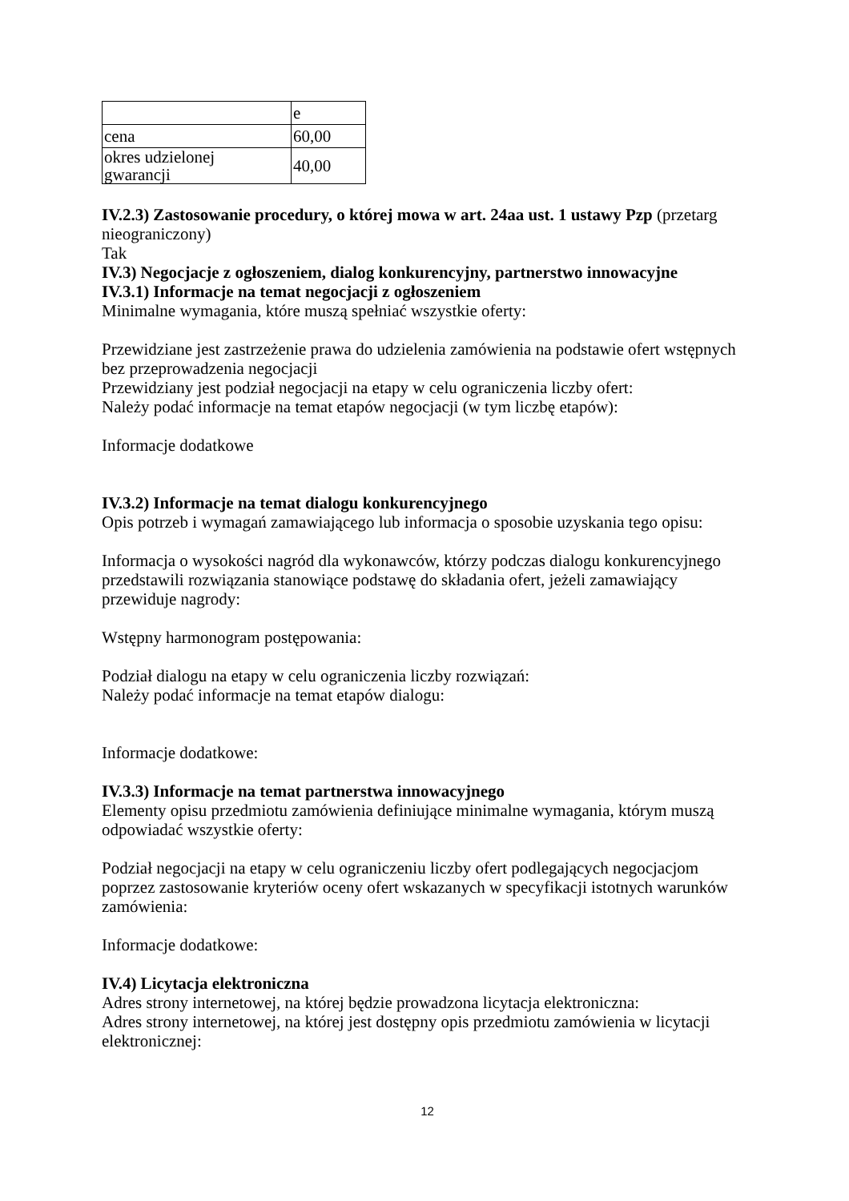| | e |
| cena | 60,00 |
| okres udzielonej gwarancji | 40,00 |
IV.2.3) Zastosowanie procedury, o której mowa w art. 24aa ust. 1 ustawy Pzp (przetarg nieograniczony)
Tak
IV.3) Negocjacje z ogłoszeniem, dialog konkurencyjny, partnerstwo innowacyjne
IV.3.1) Informacje na temat negocjacji z ogłoszeniem
Minimalne wymagania, które muszą spełniać wszystkie oferty:
Przewidziane jest zastrzeżenie prawa do udzielenia zamówienia na podstawie ofert wstępnych bez przeprowadzenia negocjacji
Przewidziany jest podział negocjacji na etapy w celu ograniczenia liczby ofert:
Należy podać informacje na temat etapów negocjacji (w tym liczbę etapów):
Informacje dodatkowe
IV.3.2) Informacje na temat dialogu konkurencyjnego
Opis potrzeb i wymagań zamawiającego lub informacja o sposobie uzyskania tego opisu:
Informacja o wysokości nagród dla wykonawców, którzy podczas dialogu konkurencyjnego przedstawili rozwiązania stanowiące podstawę do składania ofert, jeżeli zamawiający przewiduje nagrody:
Wstępny harmonogram postępowania:
Podział dialogu na etapy w celu ograniczenia liczby rozwiązań:
Należy podać informacje na temat etapów dialogu:
Informacje dodatkowe:
IV.3.3) Informacje na temat partnerstwa innowacyjnego
Elementy opisu przedmiotu zamówienia definiujące minimalne wymagania, którym muszą odpowiadać wszystkie oferty:
Podział negocjacji na etapy w celu ograniczeniu liczby ofert podlegających negocjacjom poprzez zastosowanie kryteriów oceny ofert wskazanych w specyfikacji istotnych warunków zamówienia:
Informacje dodatkowe:
IV.4) Licytacja elektroniczna
Adres strony internetowej, na której będzie prowadzona licytacja elektroniczna:
Adres strony internetowej, na której jest dostępny opis przedmiotu zamówienia w licytacji elektronicznej:
12